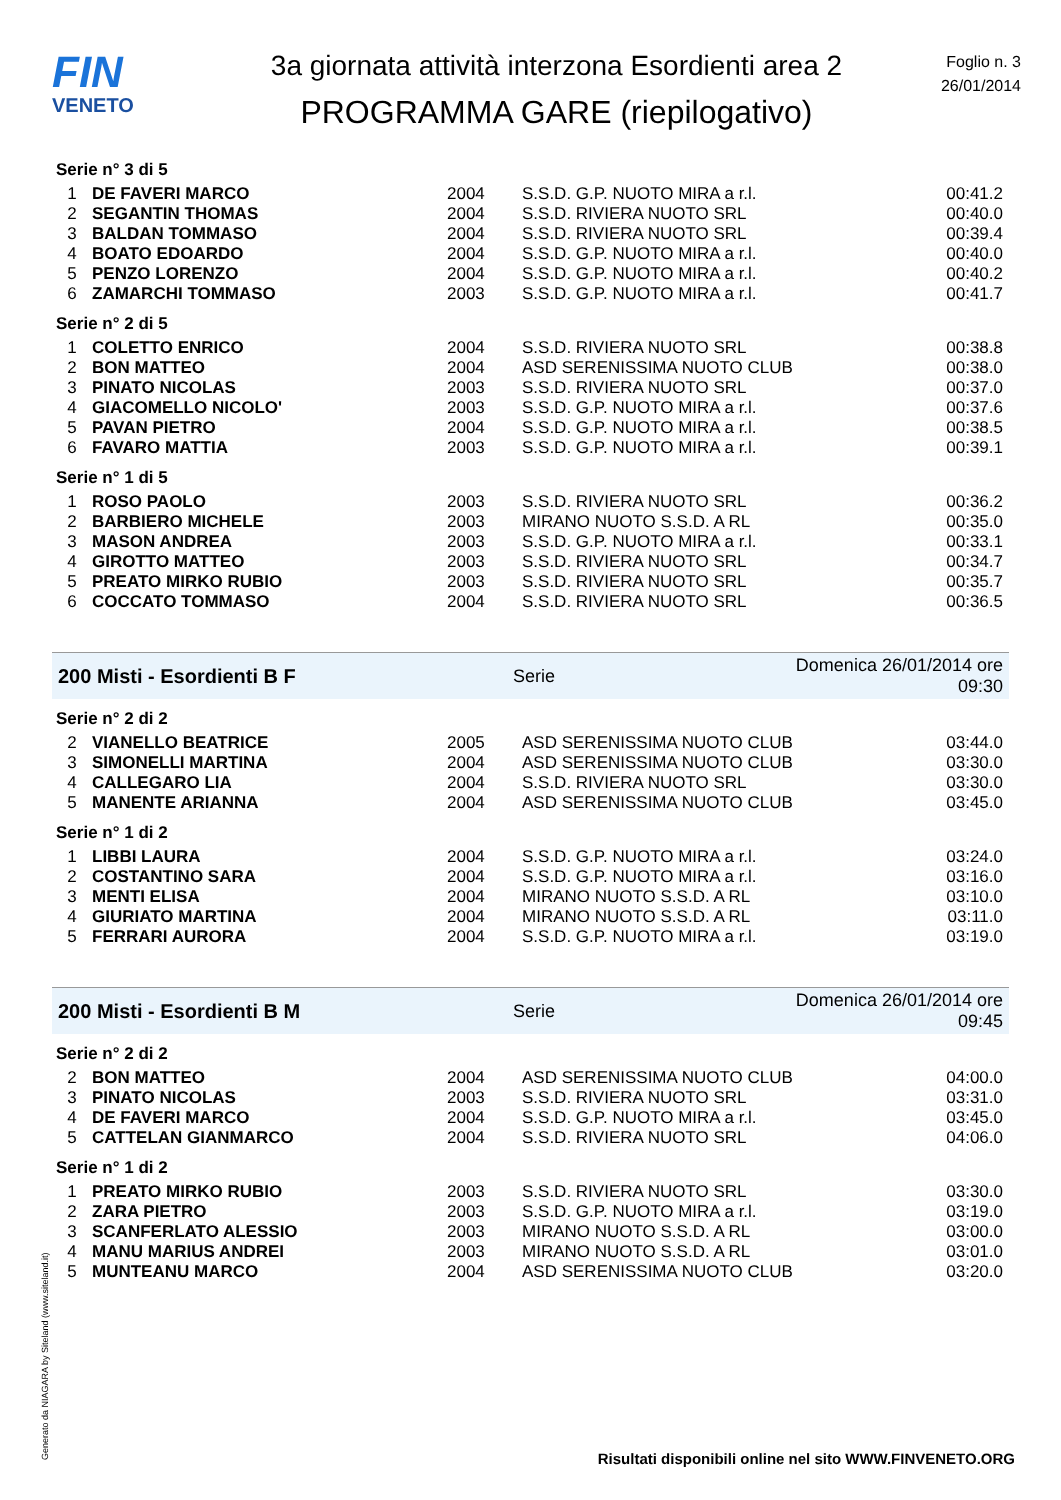FIN
VENETO
3a giornata attività interzona Esordienti area 2
PROGRAMMA GARE (riepilogativo)
Foglio n. 3
26/01/2014
Serie n° 3 di 5
| 1 | DE FAVERI MARCO | 2004 | S.S.D. G.P. NUOTO MIRA a r.l. | 00:41.2 |
| 2 | SEGANTIN THOMAS | 2004 | S.S.D. RIVIERA NUOTO SRL | 00:40.0 |
| 3 | BALDAN TOMMASO | 2004 | S.S.D. RIVIERA NUOTO SRL | 00:39.4 |
| 4 | BOATO EDOARDO | 2004 | S.S.D. G.P. NUOTO MIRA a r.l. | 00:40.0 |
| 5 | PENZO LORENZO | 2004 | S.S.D. G.P. NUOTO MIRA a r.l. | 00:40.2 |
| 6 | ZAMARCHI TOMMASO | 2003 | S.S.D. G.P. NUOTO MIRA a r.l. | 00:41.7 |
Serie n° 2 di 5
| 1 | COLETTO ENRICO | 2004 | S.S.D. RIVIERA NUOTO SRL | 00:38.8 |
| 2 | BON MATTEO | 2004 | ASD SERENISSIMA NUOTO CLUB | 00:38.0 |
| 3 | PINATO NICOLAS | 2003 | S.S.D. RIVIERA NUOTO SRL | 00:37.0 |
| 4 | GIACOMELLO NICOLO' | 2003 | S.S.D. G.P. NUOTO MIRA a r.l. | 00:37.6 |
| 5 | PAVAN PIETRO | 2004 | S.S.D. G.P. NUOTO MIRA a r.l. | 00:38.5 |
| 6 | FAVARO MATTIA | 2003 | S.S.D. G.P. NUOTO MIRA a r.l. | 00:39.1 |
Serie n° 1 di 5
| 1 | ROSO PAOLO | 2003 | S.S.D. RIVIERA NUOTO SRL | 00:36.2 |
| 2 | BARBIERO MICHELE | 2003 | MIRANO NUOTO S.S.D. A RL | 00:35.0 |
| 3 | MASON ANDREA | 2003 | S.S.D. G.P. NUOTO MIRA a r.l. | 00:33.1 |
| 4 | GIROTTO MATTEO | 2003 | S.S.D. RIVIERA NUOTO SRL | 00:34.7 |
| 5 | PREATO MIRKO RUBIO | 2003 | S.S.D. RIVIERA NUOTO SRL | 00:35.7 |
| 6 | COCCATO TOMMASO | 2004 | S.S.D. RIVIERA NUOTO SRL | 00:36.5 |
200 Misti - Esordienti B F Serie Domenica 26/01/2014 ore 09:30
Serie n° 2 di 2
| 2 | VIANELLO BEATRICE | 2005 | ASD SERENISSIMA NUOTO CLUB | 03:44.0 |
| 3 | SIMONELLI MARTINA | 2004 | ASD SERENISSIMA NUOTO CLUB | 03:30.0 |
| 4 | CALLEGARO LIA | 2004 | S.S.D. RIVIERA NUOTO SRL | 03:30.0 |
| 5 | MANENTE ARIANNA | 2004 | ASD SERENISSIMA NUOTO CLUB | 03:45.0 |
Serie n° 1 di 2
| 1 | LIBBI LAURA | 2004 | S.S.D. G.P. NUOTO MIRA a r.l. | 03:24.0 |
| 2 | COSTANTINO SARA | 2004 | S.S.D. G.P. NUOTO MIRA a r.l. | 03:16.0 |
| 3 | MENTI ELISA | 2004 | MIRANO NUOTO S.S.D. A RL | 03:10.0 |
| 4 | GIURIATO MARTINA | 2004 | MIRANO NUOTO S.S.D. A RL | 03:11.0 |
| 5 | FERRARI AURORA | 2004 | S.S.D. G.P. NUOTO MIRA a r.l. | 03:19.0 |
200 Misti - Esordienti B M Serie Domenica 26/01/2014 ore 09:45
Serie n° 2 di 2
| 2 | BON MATTEO | 2004 | ASD SERENISSIMA NUOTO CLUB | 04:00.0 |
| 3 | PINATO NICOLAS | 2003 | S.S.D. RIVIERA NUOTO SRL | 03:31.0 |
| 4 | DE FAVERI MARCO | 2004 | S.S.D. G.P. NUOTO MIRA a r.l. | 03:45.0 |
| 5 | CATTELAN GIANMARCO | 2004 | S.S.D. RIVIERA NUOTO SRL | 04:06.0 |
Serie n° 1 di 2
| 1 | PREATO MIRKO RUBIO | 2003 | S.S.D. RIVIERA NUOTO SRL | 03:30.0 |
| 2 | ZARA PIETRO | 2003 | S.S.D. G.P. NUOTO MIRA a r.l. | 03:19.0 |
| 3 | SCANFERLATO ALESSIO | 2003 | MIRANO NUOTO S.S.D. A RL | 03:00.0 |
| 4 | MANU MARIUS ANDREI | 2003 | MIRANO NUOTO S.S.D. A RL | 03:01.0 |
| 5 | MUNTEANU MARCO | 2004 | ASD SERENISSIMA NUOTO CLUB | 03:20.0 |
Generato da NIAGARA by Siteland (www.siteland.it)
Risultati disponibili online nel sito WWW.FINVENETO.ORG